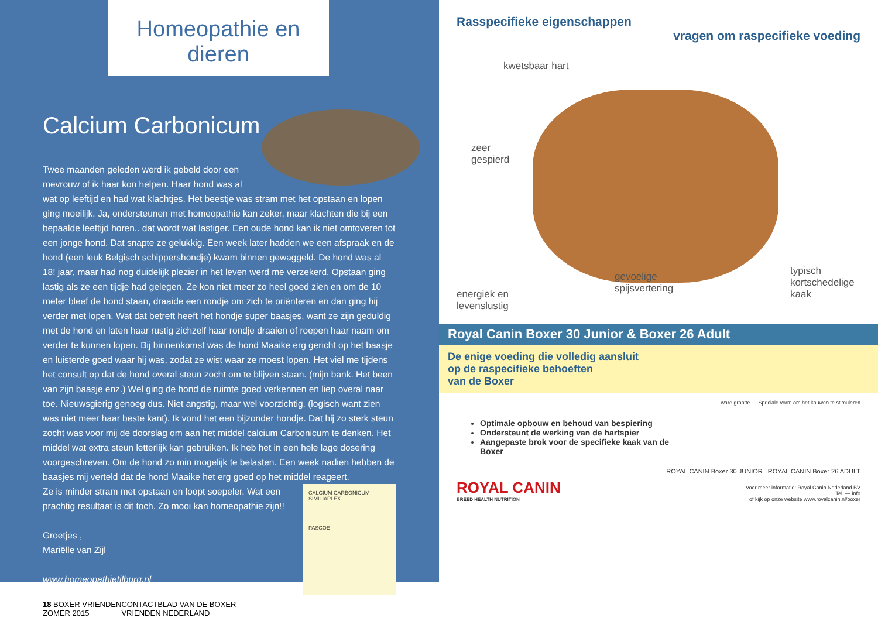Homeopathie en dieren
Calcium Carbonicum
Twee maanden geleden werd ik gebeld door een mevrouw of ik haar kon helpen. Haar hond was al wat op leeftijd en had wat klachtjes. Het beestje was stram met het opstaan en lopen ging moeilijk. Ja, ondersteunen met homeopathie kan zeker, maar klachten die bij een bepaalde leeftijd horen.. dat wordt wat lastiger. Een oude hond kan ik niet omtoveren tot een jonge hond. Dat snapte ze gelukkig. Een week later hadden we een afspraak en de hond (een leuk Belgisch schippershondje) kwam binnen gewaggeld. De hond was al 18! jaar, maar had nog duidelijk plezier in het leven werd me verzekerd. Opstaan ging lastig als ze een tijdje had gelegen. Ze kon niet meer zo heel goed zien en om de 10 meter bleef de hond staan, draaide een rondje om zich te oriënteren en dan ging hij verder met lopen. Wat dat betreft heeft het hondje super baasjes, want ze zijn geduldig met de hond en laten haar rustig zichzelf haar rondje draaien of roepen haar naam om verder te kunnen lopen. Bij binnenkomst was de hond Maaike erg gericht op het baasje en luisterde goed waar hij was, zodat ze wist waar ze moest lopen. Het viel me tijdens het consult op dat de hond overal steun zocht om te blijven staan. (mijn bank. Het been van zijn baasje enz.) Wel ging de hond de ruimte goed verkennen en liep overal naar toe. Nieuwsgierig genoeg dus. Niet angstig, maar wel voorzichtig. (logisch want zien was niet meer haar beste kant). Ik vond het een bijzonder hondje. Dat hij zo sterk steun zocht was voor mij de doorslag om aan het middel calcium Carbonicum te denken. Het middel wat extra steun letterlijk kan gebruiken. Ik heb het in een hele lage dosering voorgeschreven. Om de hond zo min mogelijk te belasten. Een week nadien hebben de baasjes mij verteld dat de hond Maaike het erg goed op het middel reageert.
CALCIUM CARBONICUM SIMILIAPLEX
PASCOE
Ze is minder stram met opstaan en loopt soepeler. Wat een prachtig resultaat is dit toch. Zo mooi kan homeopathie zijn!!
Groetjes ,
Mariëlle van Zijl
www.homeopathietilburg.nl
18 BOXER VRIENDEN ZOMER 2015 CONTACTBLAD VAN DE BOXER VRIENDEN NEDERLAND
Rasspecifieke eigenschappen
vragen om raspecifieke voeding
kwetsbaar hart
zeer
gespierd
typisch
kortschedelige
kaak
energiek en
levenslustig
gevoelige
spijsvertering
Royal Canin Boxer 30 Junior & Boxer 26 Adult
De enige voeding die volledig aansluit
op de raspecifieke behoeften
van de Boxer
ware grootte — Speciale vorm om het kauwen te stimuleren
Optimale opbouw en behoud van bespiering
Ondersteunt de werking van de hartspier
Aangepaste brok voor de specifieke kaak van de Boxer
ROYAL CANIN Boxer 30 JUNIOR ROYAL CANIN Boxer 26 ADULT
ROYAL CANIN
BREED HEALTH NUTRITION
Voor meer informatie: Royal Canin Nederland BV
Tel. — info
of kijk op onze website www.royalcanin.nl/boxer